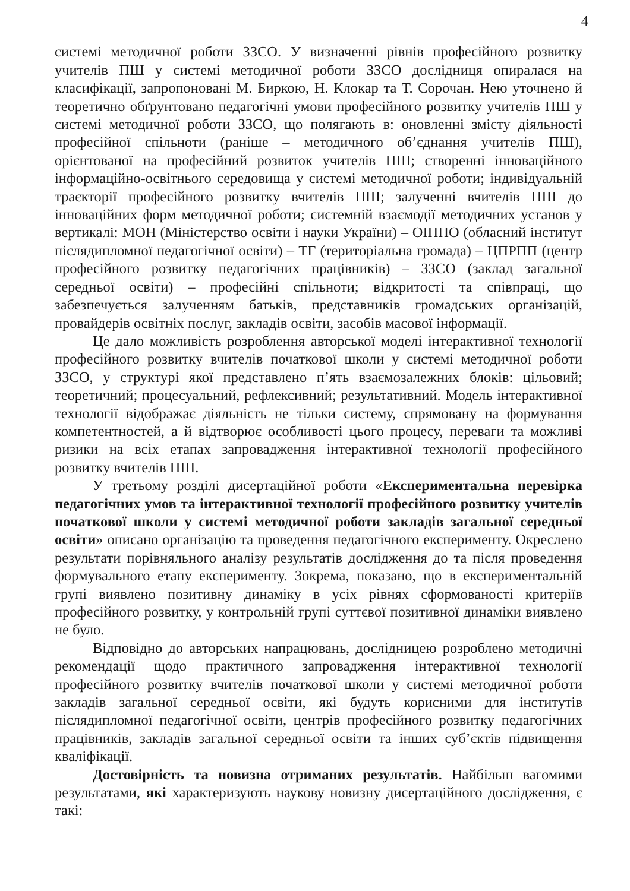4
системі методичної роботи ЗЗСО. У визначенні рівнів професійного розвитку учителів ПШ у системі методичної роботи ЗЗСО дослідниця опиралася на класифікації, запропоновані М. Биркою, Н. Клокар та Т. Сорочан. Нею уточнено й теоретично обґрунтовано педагогічні умови професійного розвитку учителів ПШ у системі методичної роботи ЗЗСО, що полягають в: оновленні змісту діяльності професійної спільноти (раніше – методичного об’єднання учителів ПШ), орієнтованої на професійний розвиток учителів ПШ; створенні інноваційного інформаційно-освітнього середовища у системі методичної роботи; індивідуальній траєкторії професійного розвитку вчителів ПШ; залученні вчителів ПШ до інноваційних форм методичної роботи; системній взаємодії методичних установ у вертикалі: МОН (Міністерство освіти і науки України) – ОІППО (обласний інститут післядипломної педагогічної освіти) – ТГ (територіальна громада) – ЦПРПП (центр професійного розвитку педагогічних працівників) – ЗЗСО (заклад загальної середньої освіти) – професійні спільноти; відкритості та співпраці, що забезпечується залученням батьків, представників громадських організацій, провайдерів освітніх послуг, закладів освіти, засобів масової інформації.
Це дало можливість розроблення авторської моделі інтерактивної технології професійного розвитку вчителів початкової школи у системі методичної роботи ЗЗСО, у структурі якої представлено п’ять взаємозалежних блоків: цільовий; теоретичний; процесуальний, рефлексивний; результативний. Модель інтерактивної технології відображає діяльність не тільки систему, спрямовану на формування компетентностей, а й відтворює особливості цього процесу, переваги та можливі ризики на всіх етапах запровадження інтерактивної технології професійного розвитку вчителів ПШ.
У третьому розділі дисертаційної роботи «Експериментальна перевірка педагогічних умов та інтерактивної технології професійного розвитку учителів початкової школи у системі методичної роботи закладів загальної середньої освіти» описано організацію та проведення педагогічного експерименту. Окреслено результати порівняльного аналізу результатів дослідження до та після проведення формувального етапу експерименту. Зокрема, показано, що в експериментальній групі виявлено позитивну динаміку в усіх рівнях сформованості критеріїв професійного розвитку, у контрольній групі суттєвої позитивної динаміки виявлено не було.
Відповідно до авторських напрацювань, дослідницею розроблено методичні рекомендації щодо практичного запровадження інтерактивної технології професійного розвитку вчителів початкової школи у системі методичної роботи закладів загальної середньої освіти, які будуть корисними для інститутів післядипломної педагогічної освіти, центрів професійного розвитку педагогічних працівників, закладів загальної середньої освіти та інших суб’єктів підвищення кваліфікації.
Достовірність та новизна отриманих результатів. Найбільш вагомими результатами, які характеризують наукову новизну дисертаційного дослідження, є такі: